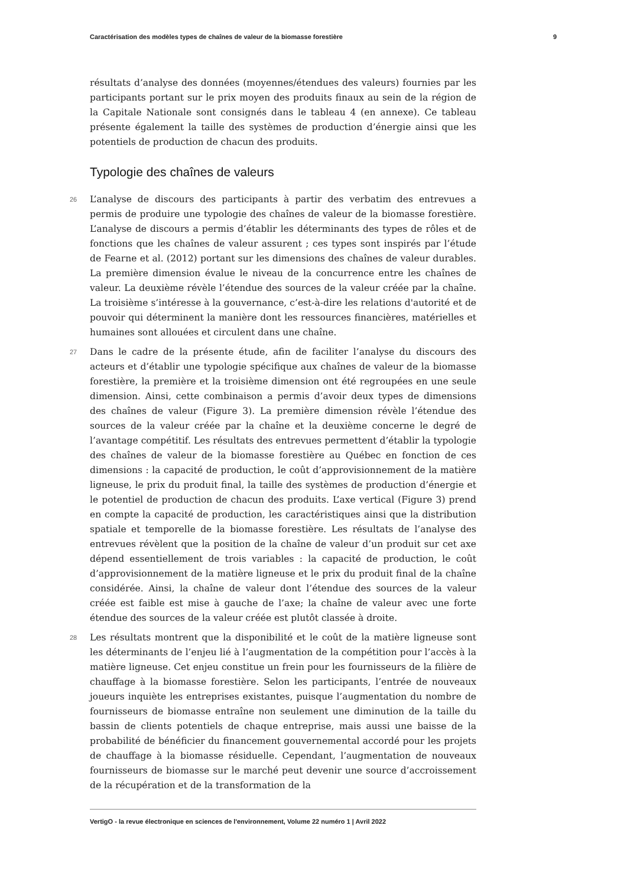Caractérisation des modèles types de chaînes de valeur de la biomasse forestière 9
résultats d’analyse des données (moyennes/étendues des valeurs) fournies par les participants portant sur le prix moyen des produits finaux au sein de la région de la Capitale Nationale sont consignés dans le tableau 4 (en annexe). Ce tableau présente également la taille des systèmes de production d’énergie ainsi que les potentiels de production de chacun des produits.
Typologie des chaînes de valeurs
26 L’analyse de discours des participants à partir des verbatim des entrevues a permis de produire une typologie des chaînes de valeur de la biomasse forestière. L’analyse de discours a permis d’établir les déterminants des types de rôles et de fonctions que les chaînes de valeur assurent ; ces types sont inspirés par l’étude de Fearne et al. (2012) portant sur les dimensions des chaînes de valeur durables. La première dimension évalue le niveau de la concurrence entre les chaînes de valeur. La deuxième révèle l’étendue des sources de la valeur créée par la chaîne. La troisième s’intéresse à la gouvernance, c’est-à-dire les relations d'autorité et de pouvoir qui déterminent la manière dont les ressources financières, matérielles et humaines sont allouées et circulent dans une chaîne.
27 Dans le cadre de la présente étude, afin de faciliter l’analyse du discours des acteurs et d’établir une typologie spécifique aux chaînes de valeur de la biomasse forestière, la première et la troisième dimension ont été regroupées en une seule dimension. Ainsi, cette combinaison a permis d’avoir deux types de dimensions des chaînes de valeur (Figure 3). La première dimension révèle l’étendue des sources de la valeur créée par la chaîne et la deuxième concerne le degré de l’avantage compétitif. Les résultats des entrevues permettent d’établir la typologie des chaînes de valeur de la biomasse forestière au Québec en fonction de ces dimensions : la capacité de production, le coût d’approvisionnement de la matière ligneuse, le prix du produit final, la taille des systèmes de production d’énergie et le potentiel de production de chacun des produits. L’axe vertical (Figure 3) prend en compte la capacité de production, les caractéristiques ainsi que la distribution spatiale et temporelle de la biomasse forestière. Les résultats de l’analyse des entrevues révèlent que la position de la chaîne de valeur d’un produit sur cet axe dépend essentiellement de trois variables : la capacité de production, le coût d’approvisionnement de la matière ligneuse et le prix du produit final de la chaîne considérée. Ainsi, la chaîne de valeur dont l’étendue des sources de la valeur créée est faible est mise à gauche de l’axe; la chaîne de valeur avec une forte étendue des sources de la valeur créée est plutôt classée à droite.
28 Les résultats montrent que la disponibilité et le coût de la matière ligneuse sont les déterminants de l’enjeu lié à l’augmentation de la compétition pour l’accès à la matière ligneuse. Cet enjeu constitue un frein pour les fournisseurs de la filière de chauffage à la biomasse forestière. Selon les participants, l’entrée de nouveaux joueurs inquiète les entreprises existantes, puisque l’augmentation du nombre de fournisseurs de biomasse entraîne non seulement une diminution de la taille du bassin de clients potentiels de chaque entreprise, mais aussi une baisse de la probabilité de bénéficier du financement gouvernemental accordé pour les projets de chauffage à la biomasse résiduelle. Cependant, l’augmentation de nouveaux fournisseurs de biomasse sur le marché peut devenir une source d’accroissement de la récupération et de la transformation de la
VertigO - la revue électronique en sciences de l'environnement, Volume 22 numéro 1 | Avril 2022